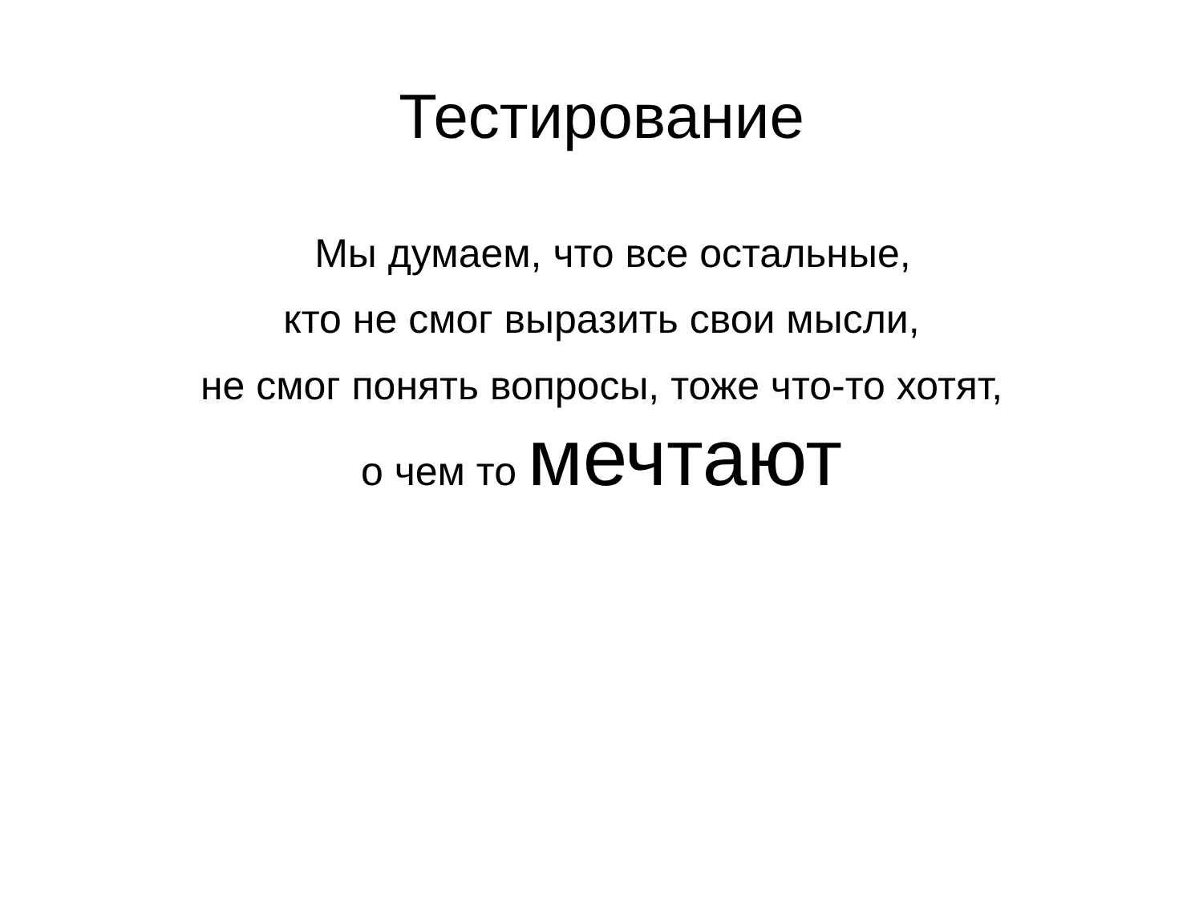Тестирование
Мы думаем, что все остальные,
кто не смог выразить свои мысли,
не смог понять вопросы, тоже что-то хотят,
о чем то мечтают